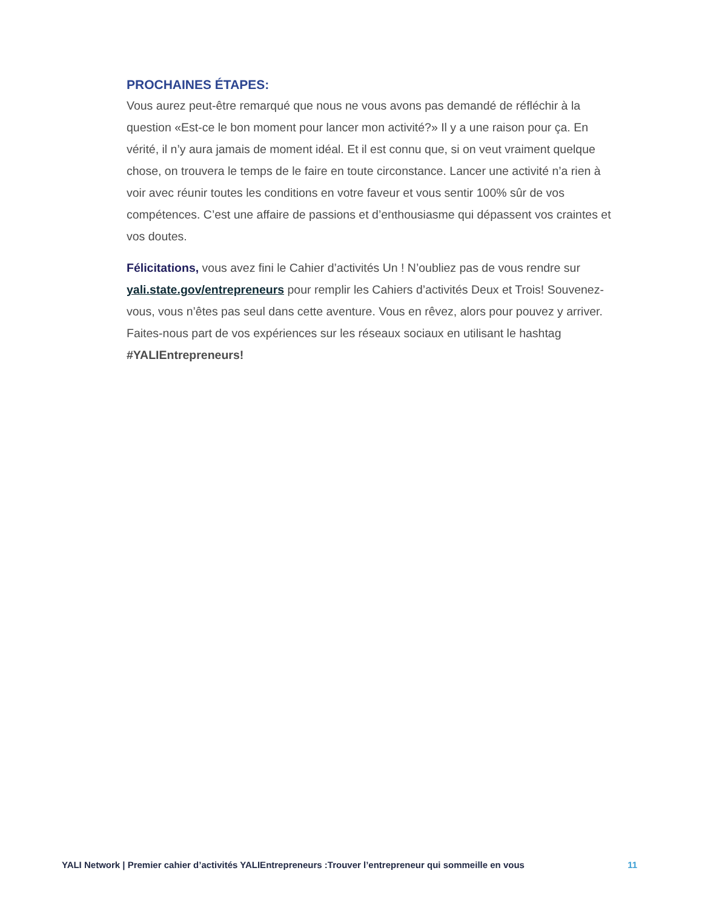PROCHAINES ÉTAPES:
Vous aurez peut-être remarqué que nous ne vous avons pas demandé de réfléchir à la question «Est-ce le bon moment pour lancer mon activité?» Il y a une raison pour ça. En vérité, il n’y aura jamais de moment idéal. Et il est connu que, si on veut vraiment quelque chose, on trouvera le temps de le faire en toute circonstance. Lancer une activité n’a rien à voir avec réunir toutes les conditions en votre faveur et vous sentir 100% sûr de vos compétences. C’est une affaire de passions et d’enthousiasme qui dépassent vos craintes et vos doutes.
Félicitations, vous avez fini le Cahier d’activités Un ! N’oubliez pas de vous rendre sur yali.state.gov/entrepreneurs pour remplir les Cahiers d’activités Deux et Trois! Souvenez-vous, vous n’êtes pas seul dans cette aventure. Vous en rêvez, alors pour pouvez y arriver. Faites-nous part de vos expériences sur les réseaux sociaux en utilisant le hashtag #YALIEntrepreneurs!
YALI Network | Premier cahier d’activités YALIEntrepreneurs :Trouver l’entrepreneur qui sommeille en vous 11